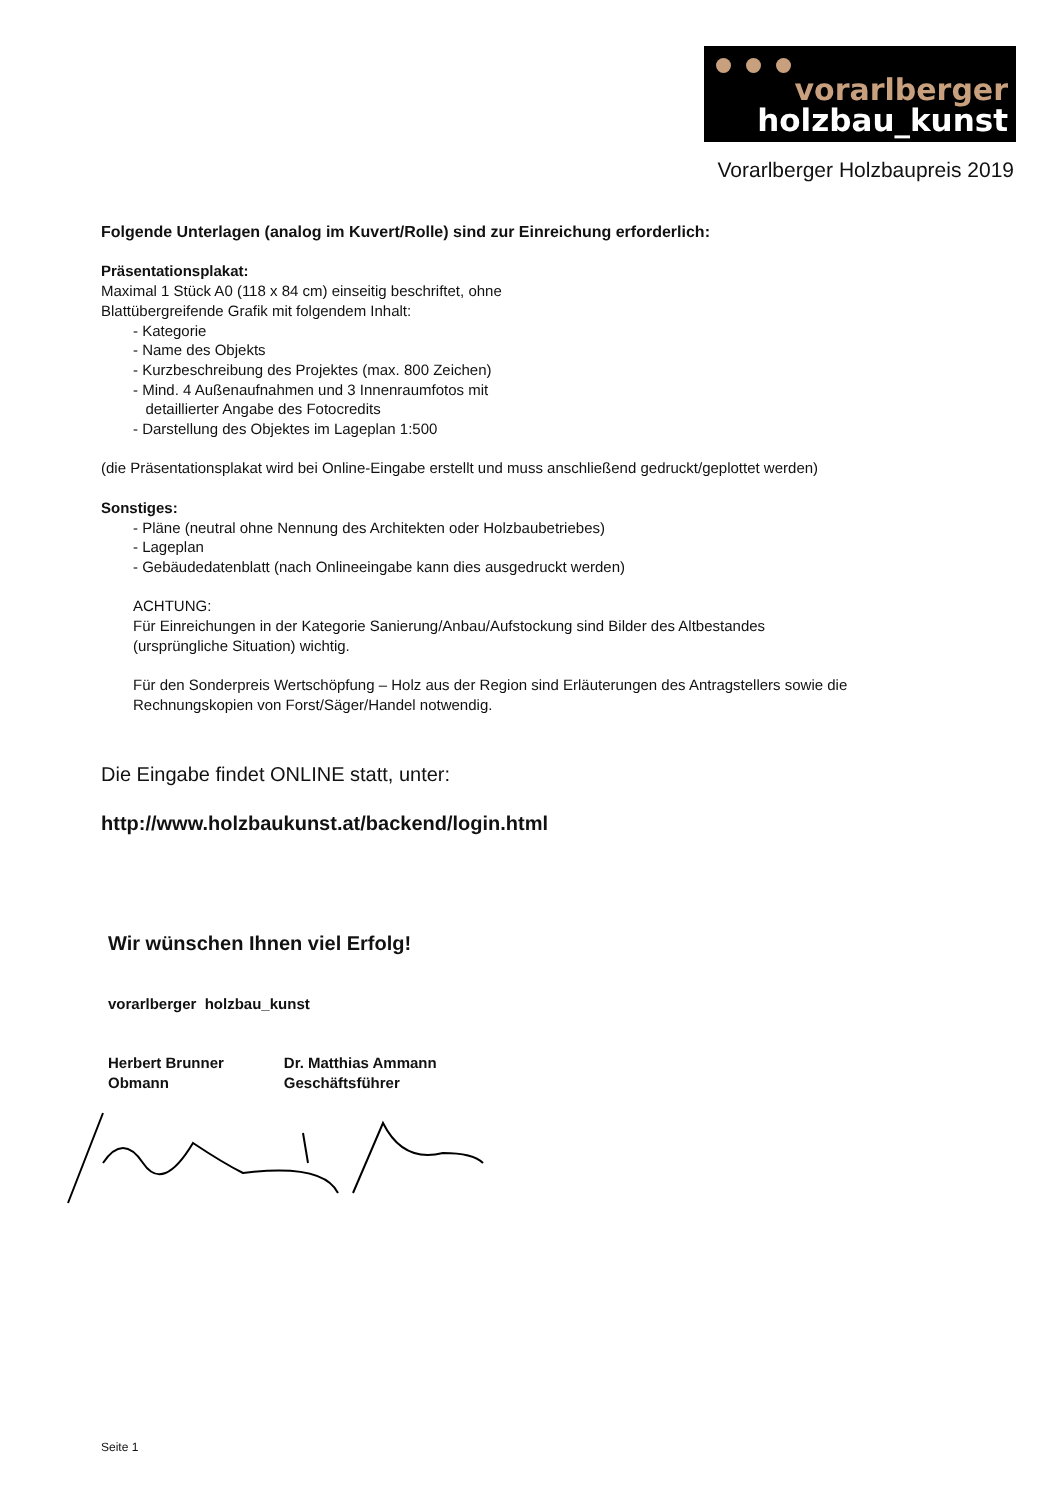vorarlberger
holzbau_kunst
Vorarlberger Holzbaupreis 2019
Folgende Unterlagen (analog im Kuvert/Rolle) sind zur Einreichung erforderlich:
Präsentationsplakat:
Maximal 1 Stück A0 (118 x 84 cm) einseitig beschriftet, ohne
Blattübergreifende Grafik mit folgendem Inhalt:
- Kategorie
- Name des Objekts
- Kurzbeschreibung des Projektes (max. 800 Zeichen)
- Mind. 4 Außenaufnahmen und 3 Innenraumfotos mit
detaillierter Angabe des Fotocredits
- Darstellung des Objektes im Lageplan 1:500
(die Präsentationsplakat wird bei Online-Eingabe erstellt und muss anschließend gedruckt/geplottet werden)
Sonstiges:
- Pläne (neutral ohne Nennung des Architekten oder Holzbaubetriebes)
- Lageplan
- Gebäudedatenblatt (nach Onlineeingabe kann dies ausgedruckt werden)
ACHTUNG:
Für Einreichungen in der Kategorie Sanierung/Anbau/Aufstockung sind Bilder des Altbestandes
(ursprüngliche Situation) wichtig.
Für den Sonderpreis Wertschöpfung – Holz aus der Region sind Erläuterungen des Antragstellers sowie die
Rechnungskopien von Forst/Säger/Handel notwendig.
Die Eingabe findet ONLINE statt, unter:
http://www.holzbaukunst.at/backend/login.html
Wir wünschen Ihnen viel Erfolg!
vorarlberger holzbau_kunst
Herbert Brunner
Obmann
Dr. Matthias Ammann
Geschäftsführer
Seite 1